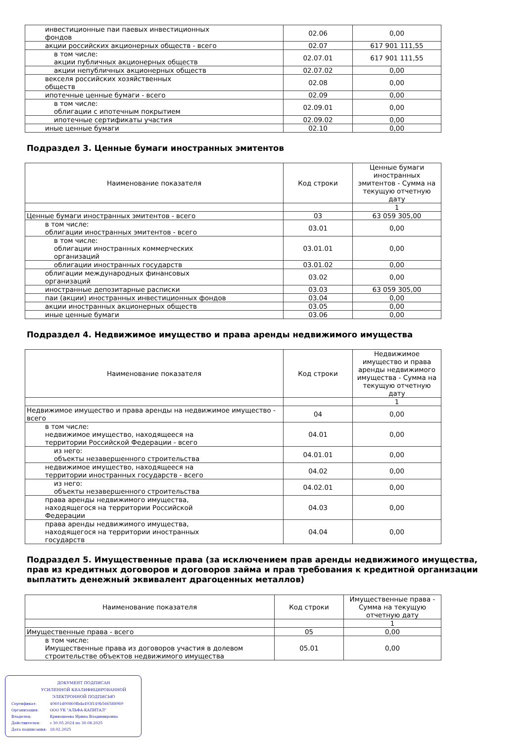| инвестиционные паи паевых инвестиционных фондов | 02.06 | 0,00 |
| акции российских акционерных обществ - всего | 02.07 | 617 901 111,55 |
| в том числе: акции публичных акционерных обществ | 02.07.01 | 617 901 111,55 |
| акции непубличных акционерных обществ | 02.07.02 | 0,00 |
| векселя российских хозяйственных обществ | 02.08 | 0,00 |
| ипотечные ценные бумаги - всего | 02.09 | 0,00 |
| в том числе: облигации с ипотечным покрытием | 02.09.01 | 0,00 |
| ипотечные сертификаты участия | 02.09.02 | 0,00 |
| иные ценные бумаги | 02.10 | 0,00 |
Подраздел 3. Ценные бумаги иностранных эмитентов
| Наименование показателя | Код строки | Ценные бумаги иностранных эмитентов - Сумма на текущую отчетную дату |
| --- | --- | --- |
| | | 1 |
| Ценные бумаги иностранных эмитентов - всего | 03 | 63 059 305,00 |
| в том числе: облигации иностранных эмитентов - всего | 03.01 | 0,00 |
| в том числе: облигации иностранных коммерческих организаций | 03.01.01 | 0,00 |
| облигации иностранных государств | 03.01.02 | 0,00 |
| облигации международных финансовых организаций | 03.02 | 0,00 |
| иностранные депозитарные расписки | 03.03 | 63 059 305,00 |
| паи (акции) иностранных инвестиционных фондов | 03.04 | 0,00 |
| акции иностранных акционерных обществ | 03.05 | 0,00 |
| иные ценные бумаги | 03.06 | 0,00 |
Подраздел 4. Недвижимое имущество и права аренды недвижимого имущества
| Наименование показателя | Код строки | Недвижимое имущество и права аренды недвижимого имущества - Сумма на текущую отчетную дату |
| --- | --- | --- |
| | | 1 |
| Недвижимое имущество и права аренды на недвижимое имущество - всего | 04 | 0,00 |
| в том числе: недвижимое имущество, находящееся на территории Российской Федерации - всего | 04.01 | 0,00 |
| из него: объекты незавершенного строительства | 04.01.01 | 0,00 |
| недвижимое имущество, находящееся на территории иностранных государств - всего | 04.02 | 0,00 |
| из него: объекты незавершенного строительства | 04.02.01 | 0,00 |
| права аренды недвижимого имущества, находящегося на территории Российской Федерации | 04.03 | 0,00 |
| права аренды недвижимого имущества, находящегося на территории иностранных государств | 04.04 | 0,00 |
Подраздел 5. Имущественные права (за исключением прав аренды недвижимого имущества, прав из кредитных договоров и договоров займа и прав требования к кредитной организации выплатить денежный эквивалент драгоценных металлов)
| Наименование показателя | Код строки | Имущественные права - Сумма на текущую отчетную дату |
| --- | --- | --- |
| | | 1 |
| Имущественные права - всего | 05 | 0,00 |
| в том числе: Имущественные права из договоров участия в долевом строительстве объектов недвижимого имущества | 05.01 | 0,00 |
ДОКУМЕНТ ПОДПИСАН
УСИЛЕННОЙ КВАЛИФИЦИРОВАННОЙ
ЭЛЕКТРОННОЙ ПОДПИСЬЮ
| Сертификат: | 40601d00860fbda493f149b566588989 |
| Организация: | ООО УК "АЛЬФА-КАПИТАЛ" |
| Владелец: | Кривошеева Ирина Владимировна |
| Действителен: | с 30.05.2024 по 30.08.2025 |
| Дата подписания: | 18.02.2025 |